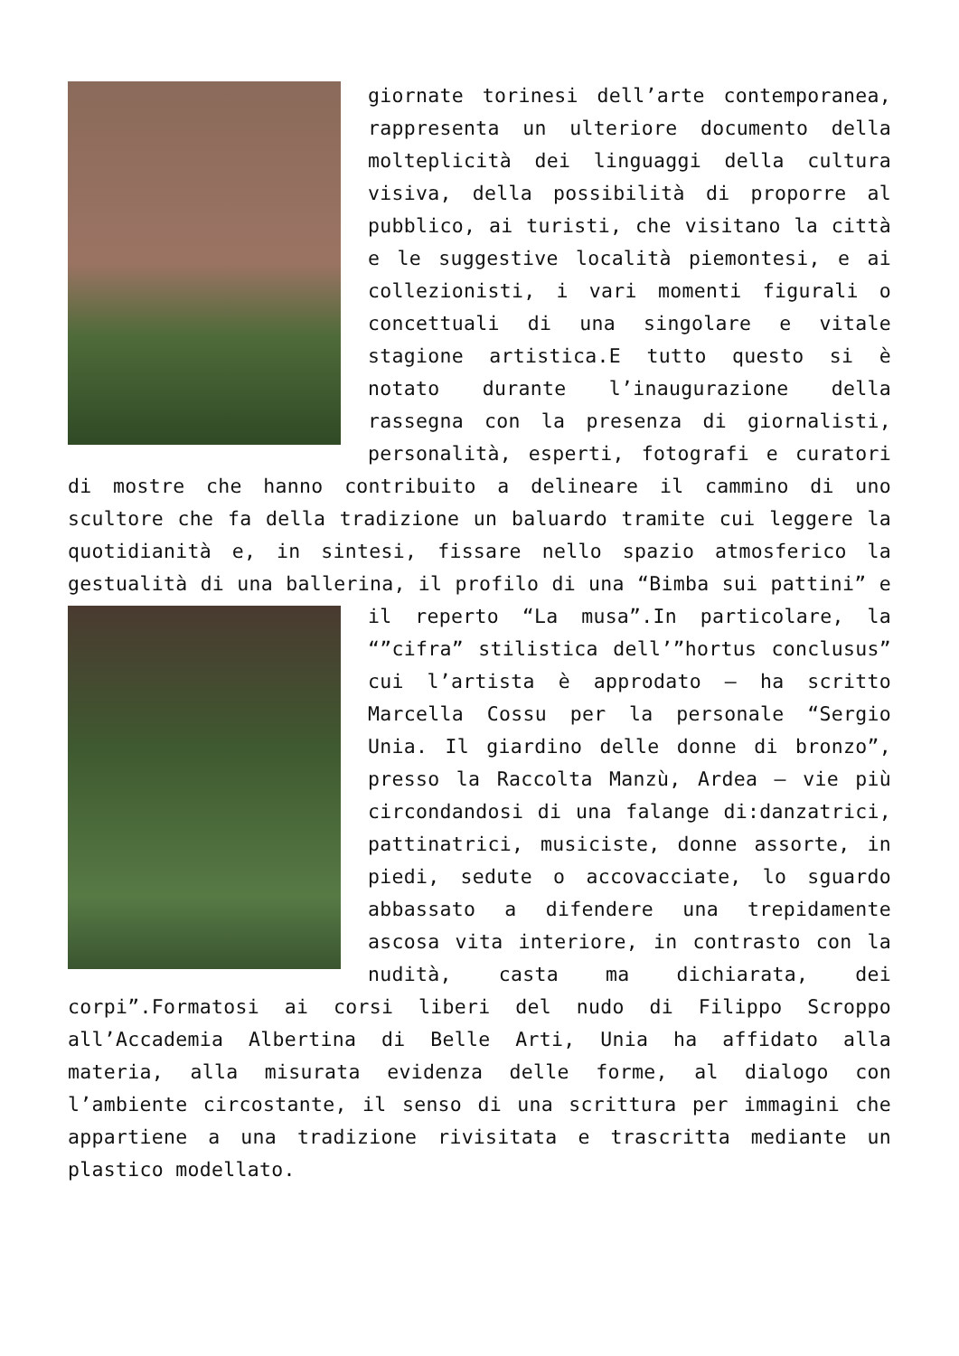giornate torinesi dell’arte contemporanea, rappresenta un ulteriore documento della molteplicità dei linguaggi della cultura visiva, della possibilità di proporre al pubblico, ai turisti, che visitano la città e le suggestive località piemontesi, e ai collezionisti, i vari momenti figurali o concettuali di una singolare e vitale stagione artistica.E tutto questo si è notato durante l’inaugurazione della rassegna con la presenza di giornalisti, personalità, esperti, fotografi e curatori di mostre che hanno contribuito a delineare il cammino di uno scultore che fa della tradizione un baluardo tramite cui leggere la quotidianità e, in sintesi, fissare nello spazio atmosferico la gestualità di una ballerina, il profilo di una “Bimba sui pattini” e il reperto “La musa”.In particolare, la “”cifra” stilistica dell’”hortus conclusus” cui l’artista è approdato – ha scritto Marcella Cossu per la personale “Sergio Unia. Il giardino delle donne di bronzo”, presso la Raccolta Manzù, Ardea – vie più circondandosi di una falange di:danzatrici, pattinatrici, musiciste, donne assorte, in piedi, sedute o accovacciate, lo sguardo abbassato a difendere una trepidamente ascosa vita interiore, in contrasto con la nudità, casta ma dichiarata, dei corpi”.Formatosi ai corsi liberi del nudo di Filippo Scroppo all’Accademia Albertina di Belle Arti, Unia ha affidato alla materia, alla misurata evidenza delle forme, al dialogo con l’ambiente circostante, il senso di una scrittura per immagini che appartiene a una tradizione rivisitata e trascritta mediante un plastico modellato.